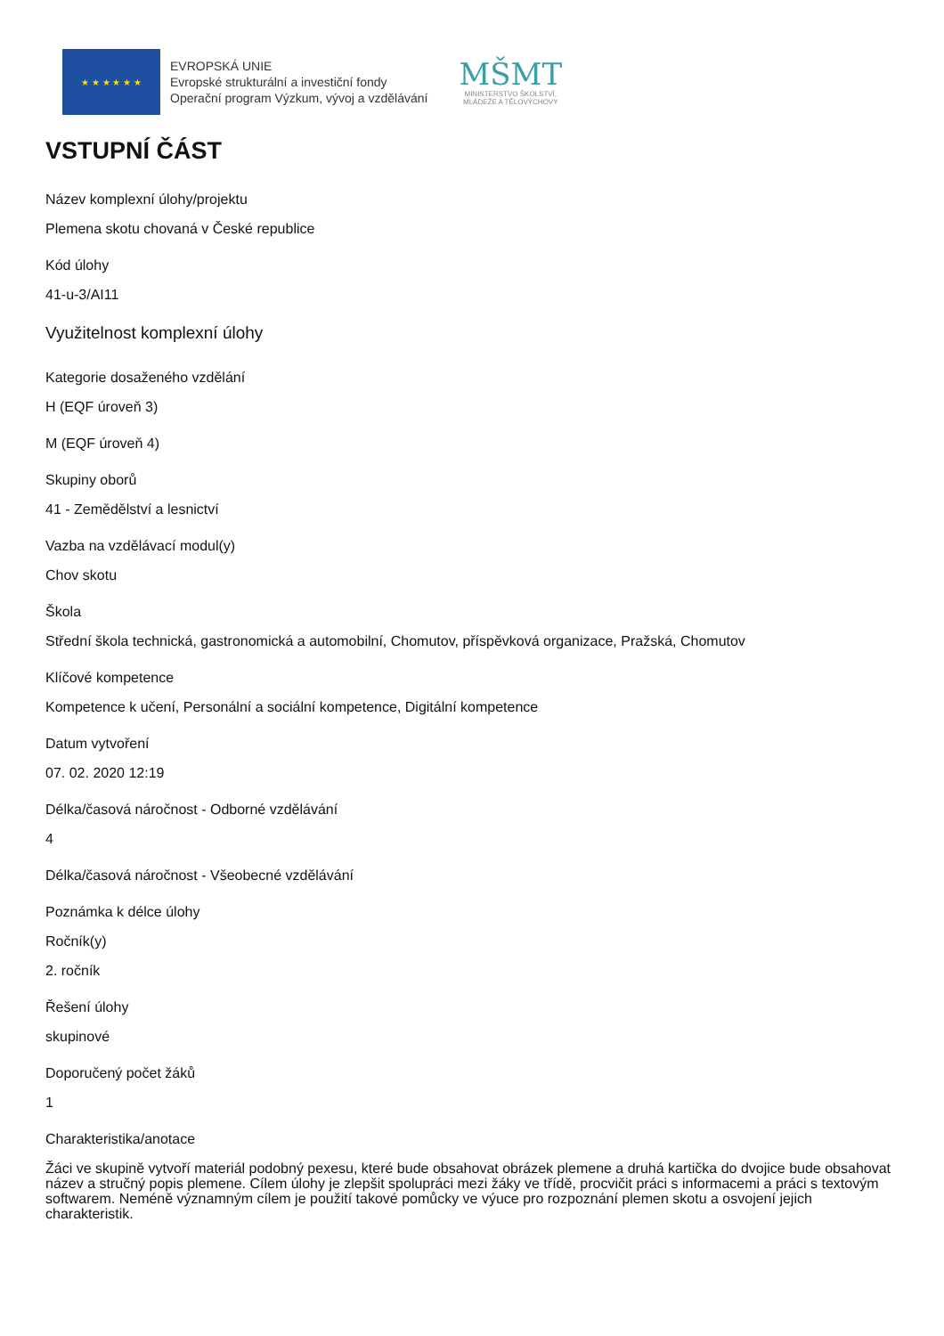★ ★ ★ ★ ★ ★
EVROPSKÁ UNIE
Evropské strukturální a investiční fondy
Operační program Výzkum, vývoj a vzdělávání
MŠMT
MINISTERSTVO ŠKOLSTVÍ,
MLÁDEŽE A TĚLOVÝCHOVY
VSTUPNÍ ČÁST
Název komplexní úlohy/projektu
Plemena skotu chovaná v České republice
Kód úlohy
41-u-3/AI11
Využitelnost komplexní úlohy
Kategorie dosaženého vzdělání
H (EQF úroveň 3)
M (EQF úroveň 4)
Skupiny oborů
41 - Zemědělství a lesnictví
Vazba na vzdělávací modul(y)
Chov skotu
Škola
Střední škola technická, gastronomická a automobilní, Chomutov, příspěvková organizace, Pražská, Chomutov
Klíčové kompetence
Kompetence k učení, Personální a sociální kompetence, Digitální kompetence
Datum vytvoření
07. 02. 2020 12:19
Délka/časová náročnost - Odborné vzdělávání
4
Délka/časová náročnost - Všeobecné vzdělávání
Poznámka k délce úlohy
Ročník(y)
2. ročník
Řešení úlohy
skupinové
Doporučený počet žáků
1
Charakteristika/anotace
Žáci ve skupině vytvoří materiál podobný pexesu, které bude obsahovat obrázek plemene a druhá kartička do dvojice bude obsahovat název a stručný popis plemene. Cílem úlohy je zlepšit spolupráci mezi žáky ve třídě, procvičit práci s informacemi a práci s textovým softwarem. Neméně významným cílem je použití takové pomůcky ve výuce pro rozpoznání plemen skotu a osvojení jejich charakteristik.